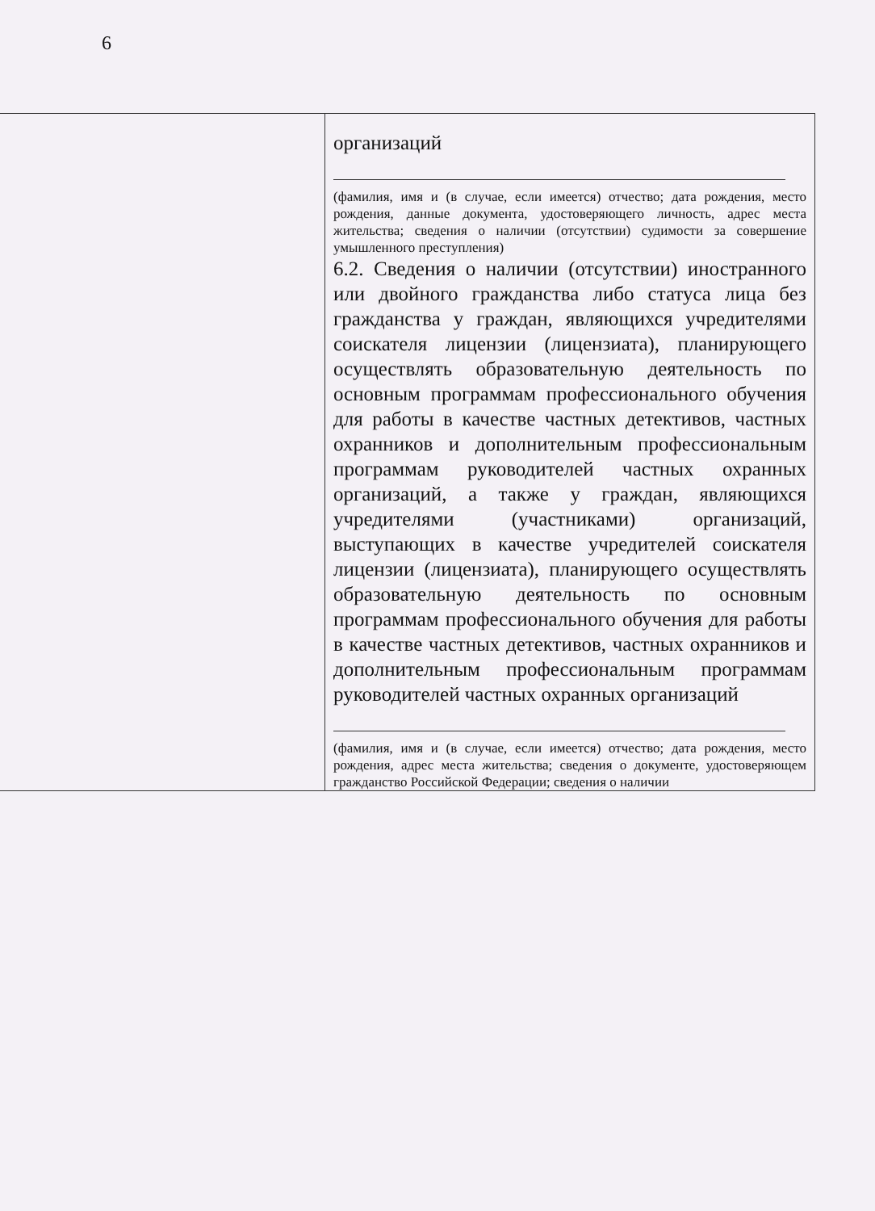6
| | организаций (фамилия, имя и (в случае, если имеется) отчество; дата рождения, место рождения, данные документа, удостоверяющего личность, адрес места жительства; сведения о наличии (отсутствии) судимости за совершение умышленного преступления) 6.2. Сведения о наличии (отсутствии) иностранного или двойного гражданства либо статуса лица без гражданства у граждан, являющихся учредителями соискателя лицензии (лицензиата), планирующего осуществлять образовательную деятельность по основным программам профессионального обучения для работы в качестве частных детективов, частных охранников и дополнительным профессиональным программам руководителей частных охранных организаций, а также у граждан, являющихся учредителями (участниками) организаций, выступающих в качестве учредителей соискателя лицензии (лицензиата), планирующего осуществлять образовательную деятельность по основным программам профессионального обучения для работы в качестве частных детективов, частных охранников и дополнительным профессиональным программам руководителей частных охранных организаций (фамилия, имя и (в случае, если имеется) отчество; дата рождения, место рождения, адрес места жительства; сведения о документе, удостоверяющем гражданство Российской Федерации; сведения о наличии |